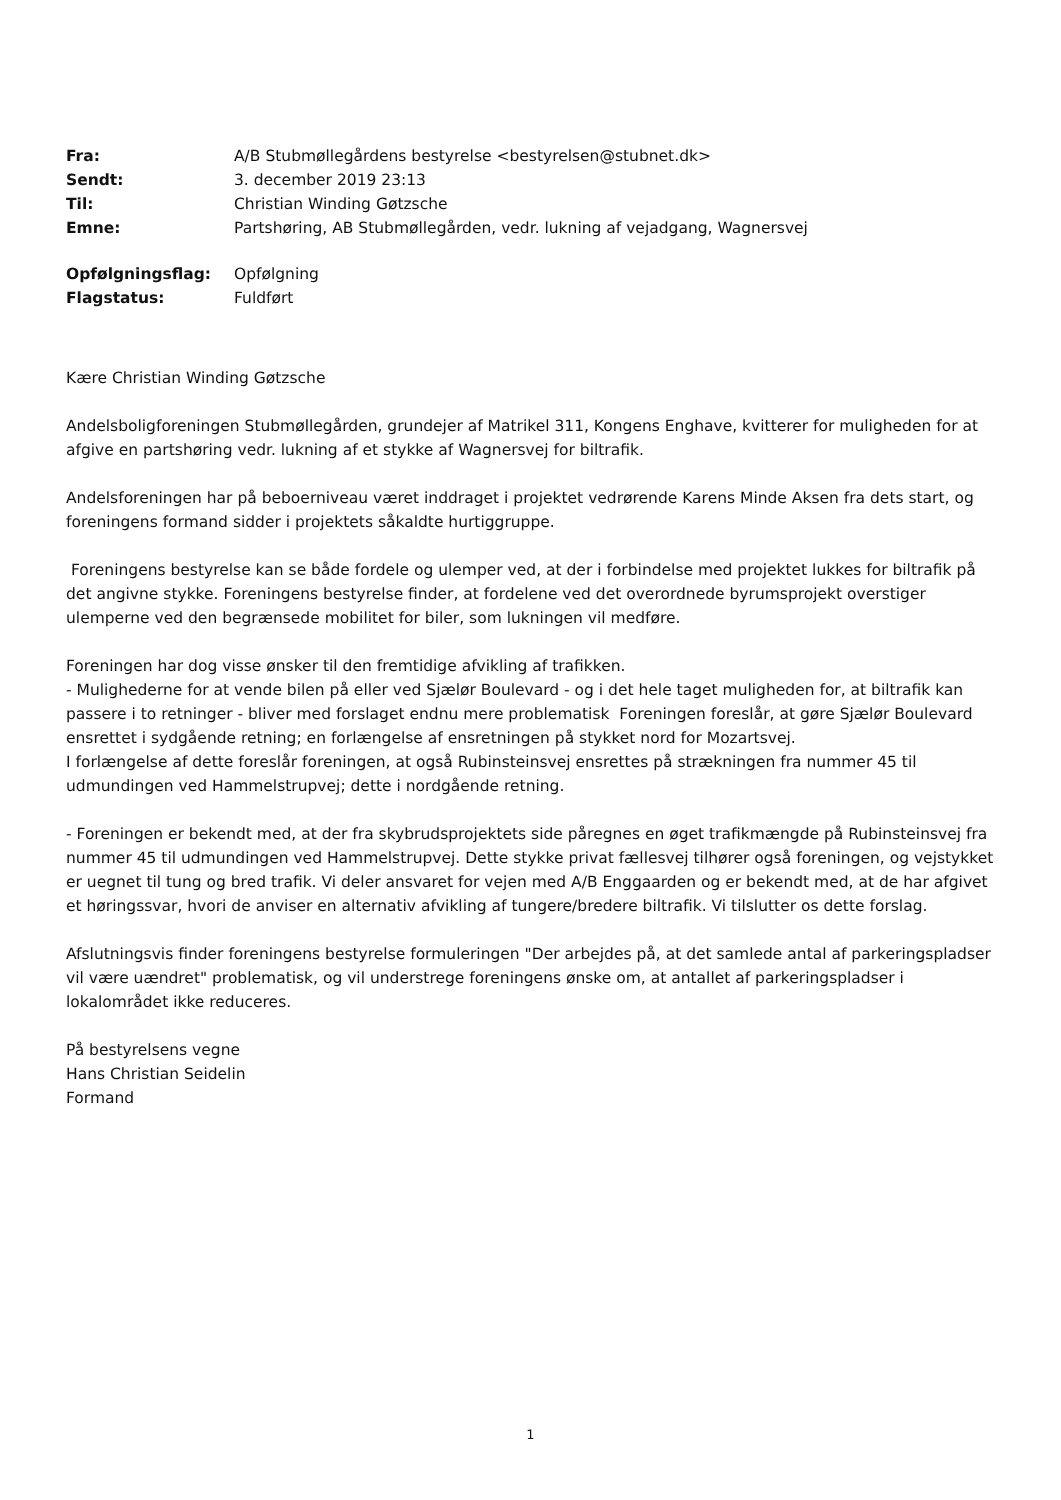| Fra: | A/B Stubmøllegårdens bestyrelse <bestyrelsen@stubnet.dk> |
| Sendt: | 3. december 2019 23:13 |
| Til: | Christian Winding Gøtzsche |
| Emne: | Partshøring, AB Stubmøllegården, vedr. lukning af vejadgang, Wagnersvej |
| Opfølgningsflag: | Opfølgning |
| Flagstatus: | Fuldført |
Kære Christian Winding Gøtzsche
Andelsboligforeningen Stubmøllegården, grundejer af Matrikel 311, Kongens Enghave, kvitterer for muligheden for at afgive en partshøring vedr. lukning af et stykke af Wagnersvej for biltrafik.
Andelsforeningen har på beboerniveau været inddraget i projektet vedrørende Karens Minde Aksen fra dets start, og foreningens formand sidder i projektets såkaldte hurtiggruppe.
Foreningens bestyrelse kan se både fordele og ulemper ved, at der i forbindelse med projektet lukkes for biltrafik på det angivne stykke. Foreningens bestyrelse finder, at fordelene ved det overordnede byrumsprojekt overstiger ulemperne ved den begrænsede mobilitet for biler, som lukningen vil medføre.
Foreningen har dog visse ønsker til den fremtidige afvikling af trafikken.
- Mulighederne for at vende bilen på eller ved Sjælør Boulevard - og i det hele taget muligheden for, at biltrafik kan passere i to retninger - bliver med forslaget endnu mere problematisk Foreningen foreslår, at gøre Sjælør Boulevard ensrettet i sydgående retning; en forlængelse af ensretningen på stykket nord for Mozartsvej.
I forlængelse af dette foreslår foreningen, at også Rubinsteinsvej ensrettes på strækningen fra nummer 45 til udmundingen ved Hammelstrupvej; dette i nordgående retning.
- Foreningen er bekendt med, at der fra skybrudsprojektets side påregnes en øget trafikmængde på Rubinsteinsvej fra nummer 45 til udmundingen ved Hammelstrupvej. Dette stykke privat fællesvej tilhører også foreningen, og vejstykket er uegnet til tung og bred trafik. Vi deler ansvaret for vejen med A/B Enggaarden og er bekendt med, at de har afgivet et høringssvar, hvori de anviser en alternativ afvikling af tungere/bredere biltrafik. Vi tilslutter os dette forslag.
Afslutningsvis finder foreningens bestyrelse formuleringen "Der arbejdes på, at det samlede antal af parkeringspladser vil være uændret" problematisk, og vil understrege foreningens ønske om, at antallet af parkeringspladser i lokalområdet ikke reduceres.
På bestyrelsens vegne
Hans Christian Seidelin
Formand
1